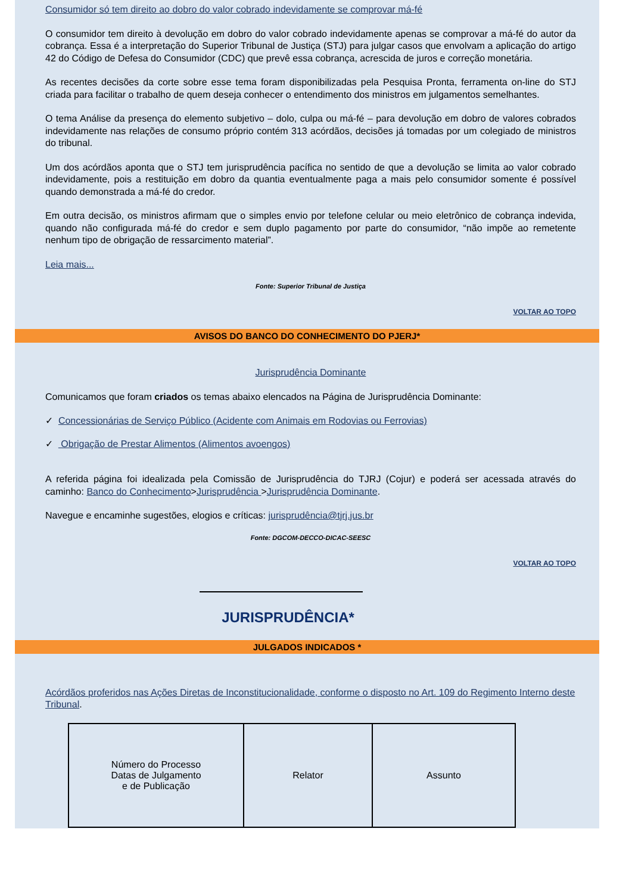Consumidor só tem direito ao dobro do valor cobrado indevidamente se comprovar má-fé
O consumidor tem direito à devolução em dobro do valor cobrado indevidamente apenas se comprovar a má-fé do autor da cobrança. Essa é a interpretação do Superior Tribunal de Justiça (STJ) para julgar casos que envolvam a aplicação do artigo 42 do Código de Defesa do Consumidor (CDC) que prevê essa cobrança, acrescida de juros e correção monetária.
As recentes decisões da corte sobre esse tema foram disponibilizadas pela Pesquisa Pronta, ferramenta on-line do STJ criada para facilitar o trabalho de quem deseja conhecer o entendimento dos ministros em julgamentos semelhantes.
O tema Análise da presença do elemento subjetivo – dolo, culpa ou má-fé – para devolução em dobro de valores cobrados indevidamente nas relações de consumo próprio contém 313 acórdãos, decisões já tomadas por um colegiado de ministros do tribunal.
Um dos acórdãos aponta que o STJ tem jurisprudência pacífica no sentido de que a devolução se limita ao valor cobrado indevidamente, pois a restituição em dobro da quantia eventualmente paga a mais pelo consumidor somente é possível quando demonstrada a má-fé do credor.
Em outra decisão, os ministros afirmam que o simples envio por telefone celular ou meio eletrônico de cobrança indevida, quando não configurada má-fé do credor e sem duplo pagamento por parte do consumidor, “não impõe ao remetente nenhum tipo de obrigação de ressarcimento material”.
Leia mais...
Fonte: Superior Tribunal de Justiça
VOLTAR AO TOPO
AVISOS DO BANCO DO CONHECIMENTO DO PJERJ*
Jurisprudência Dominante
Comunicamos que foram criados os temas abaixo elencados na Página de Jurisprudência Dominante:
✓ Concessionárias de Serviço Público (Acidente com Animais em Rodovias ou Ferrovias)
✓ Obrigação de Prestar Alimentos (Alimentos avoengos)
A referida página foi idealizada pela Comissão de Jurisprudência do TJRJ (Cojur) e poderá ser acessada através do caminho: Banco do Conhecimento>Jurisprudência >Jurisprudência Dominante.
Navegue e encaminhe sugestões, elogios e críticas: jurisprudência@tjrj.jus.br
Fonte: DGCOM-DECCO-DICAC-SEESC
VOLTAR AO TOPO
JURISPRUDÊNCIA*
JULGADOS INDICADOS *
Acórdãos proferidos nas Ações Diretas de Inconstitucionalidade, conforme o disposto no Art. 109 do Regimento Interno deste Tribunal.
| Número do Processo Datas de Julgamento e de Publicação | Relator | Assunto |